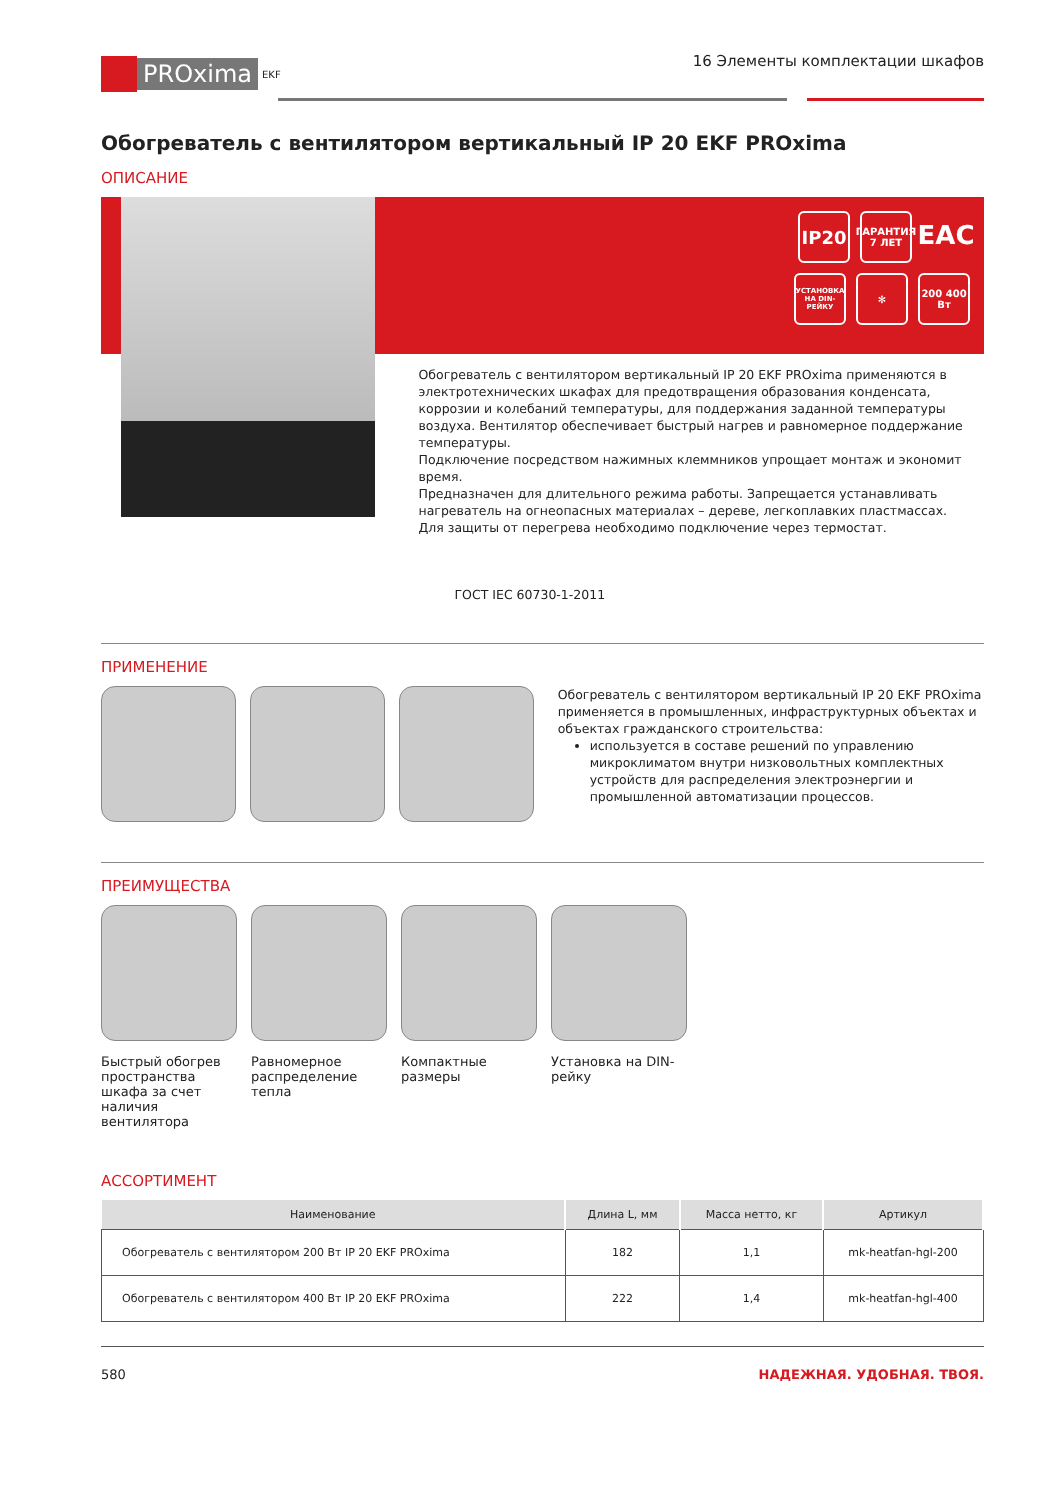PROxima
EKF
16 Элементы комплектации шкафов
Обогреватель с вентилятором вертикальный IP 20 EKF PROxima
ОПИСАНИЕ
IP20
ГАРАНТИЯ 7 ЛЕТ
EAC
УСТАНОВКА НА DIN-РЕЙКУ
✻
200 400 Вт
Обогреватель с вентилятором вертикальный IP 20 EKF PROxima применяются в электротехнических шкафах для предотвращения образования конденсата, коррозии и колебаний температуры, для поддержания заданной температуры воздуха. Вентилятор обеспечивает быстрый нагрев и равномерное поддержание температуры.
Подключение посредством нажимных клеммников упрощает монтаж и экономит время.
Предназначен для длительного режима работы. Запрещается устанавливать нагреватель на огнеопасных материалах – дереве, легкоплавких пластмассах.
Для защиты от перегрева необходимо подключение через термостат.
ГОСТ IEC 60730-1-2011
ПРИМЕНЕНИЕ
Обогреватель с вентилятором вертикальный IP 20 EKF PROxima применяется в промышленных, инфраструктурных объектах и объектах гражданского строительства:
используется в составе решений по управлению микроклиматом внутри низковольтных комплектных устройств для распределения электроэнергии и промышленной автоматизации процессов.
ПРЕИМУЩЕСТВА
Быстрый обогрев пространства шкафа за счет наличия вентилятора
Равномерное распределение тепла
Компактные размеры
Установка на DIN-рейку
АССОРТИМЕНТ
| Наименование | Длина L, мм | Масса нетто, кг | Артикул |
| --- | --- | --- | --- |
| Обогреватель с вентилятором 200 Вт IP 20 EKF PROxima | 182 | 1,1 | mk-heatfan-hgl-200 |
| Обогреватель с вентилятором 400 Вт IP 20 EKF PROxima | 222 | 1,4 | mk-heatfan-hgl-400 |
580 НАДЕЖНАЯ. УДОБНАЯ. ТВОЯ.